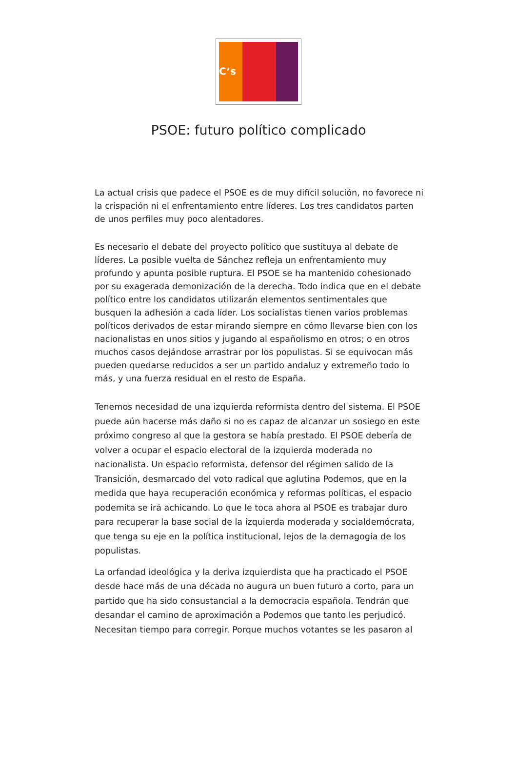C’s
PSOE: futuro político complicado
La actual crisis que padece el PSOE es de muy difícil solución, no favorece ni la crispación ni el enfrentamiento entre líderes. Los tres candidatos parten de unos perfiles muy poco alentadores.
Es necesario el debate del proyecto político que sustituya al debate de líderes. La posible vuelta de Sánchez refleja un enfrentamiento muy profundo y apunta posible ruptura. El PSOE se ha mantenido cohesionado por su exagerada demonización de la derecha. Todo indica que en el debate político entre los candidatos utilizarán elementos sentimentales que busquen la adhesión a cada líder. Los socialistas tienen varios problemas políticos derivados de estar mirando siempre en cómo llevarse bien con los nacionalistas en unos sitios y jugando al españolismo en otros; o en otros muchos casos dejándose arrastrar por los populistas. Si se equivocan más pueden quedarse reducidos a ser un partido andaluz y extremeño todo lo más, y una fuerza residual en el resto de España.
Tenemos necesidad de una izquierda reformista dentro del sistema. El PSOE puede aún hacerse más daño si no es capaz de alcanzar un sosiego en este próximo congreso al que la gestora se había prestado. El PSOE debería de volver a ocupar el espacio electoral de la izquierda moderada no nacionalista. Un espacio reformista, defensor del régimen salido de la Transición, desmarcado del voto radical que aglutina Podemos, que en la medida que haya recuperación económica y reformas políticas, el espacio podemita se irá achicando. Lo que le toca ahora al PSOE es trabajar duro para recuperar la base social de la izquierda moderada y socialdemócrata, que tenga su eje en la política institucional, lejos de la demagogia de los populistas.
La orfandad ideológica y la deriva izquierdista que ha practicado el PSOE desde hace más de una década no augura un buen futuro a corto, para un partido que ha sido consustancial a la democracia española. Tendrán que desandar el camino de aproximación a Podemos que tanto les perjudicó. Necesitan tiempo para corregir. Porque muchos votantes se les pasaron al